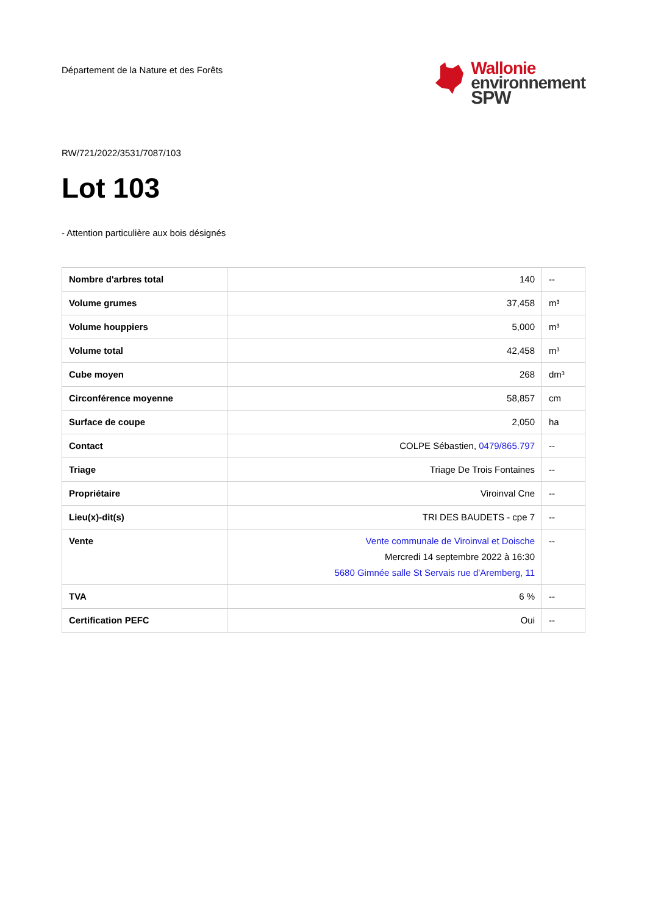Département de la Nature et des Forêts
Wallonie
environnement
SPW
RW/721/2022/3531/7087/103
Lot 103
- Attention particulière aux bois désignés
| Nombre d'arbres total | 140 | -- |
| Volume grumes | 37,458 | m³ |
| Volume houppiers | 5,000 | m³ |
| Volume total | 42,458 | m³ |
| Cube moyen | 268 | dm³ |
| Circonférence moyenne | 58,857 | cm |
| Surface de coupe | 2,050 | ha |
| Contact | COLPE Sébastien, 0479/865.797 | -- |
| Triage | Triage De Trois Fontaines | -- |
| Propriétaire | Viroinval Cne | -- |
| Lieu(x)-dit(s) | TRI DES BAUDETS - cpe 7 | -- |
| Vente | Vente communale de Viroinval et Doische Mercredi 14 septembre 2022 à 16:30 5680 Gimnée salle St Servais rue d'Aremberg, 11 | -- |
| TVA | 6 % | -- |
| Certification PEFC | Oui | -- |